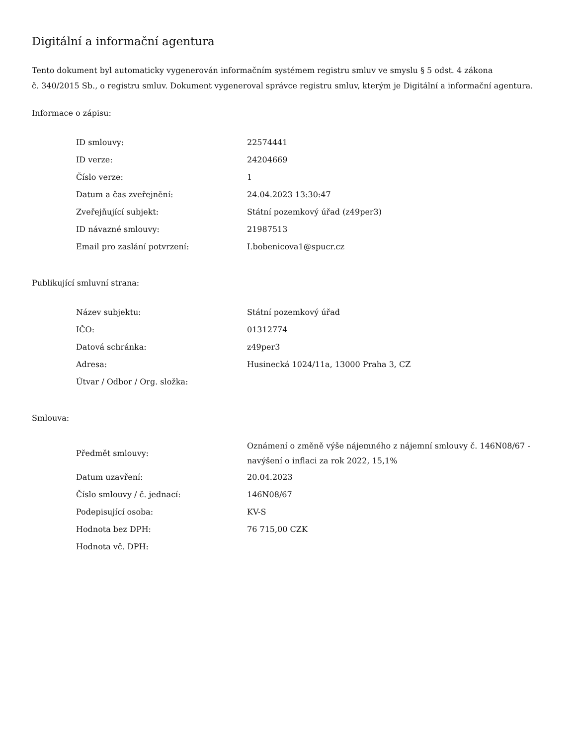Digitální a informační agentura
Tento dokument byl automaticky vygenerován informačním systémem registru smluv ve smyslu § 5 odst. 4 zákona
č. 340/2015 Sb., o registru smluv. Dokument vygeneroval správce registru smluv, kterým je Digitální a informační agentura.
Informace o zápisu:
| ID smlouvy: | 22574441 |
| ID verze: | 24204669 |
| Číslo verze: | 1 |
| Datum a čas zveřejnění: | 24.04.2023 13:30:47 |
| Zveřejňující subjekt: | Státní pozemkový úřad (z49per3) |
| ID návazné smlouvy: | 21987513 |
| Email pro zaslání potvrzení: | I.bobenicova1@spucr.cz |
Publikující smluvní strana:
| Název subjektu: | Státní pozemkový úřad |
| IČO: | 01312774 |
| Datová schránka: | z49per3 |
| Adresa: | Husinecká 1024/11a, 13000 Praha 3, CZ |
| Útvar / Odbor / Org. složka: | |
Smlouva:
| Předmět smlouvy: | Oznámení o změně výše nájemného z nájemní smlouvy č. 146N08/67 - navýšení o inflaci za rok 2022, 15,1% |
| Datum uzavření: | 20.04.2023 |
| Číslo smlouvy / č. jednací: | 146N08/67 |
| Podepisující osoba: | KV-S |
| Hodnota bez DPH: | 76 715,00 CZK |
| Hodnota vč. DPH: | |